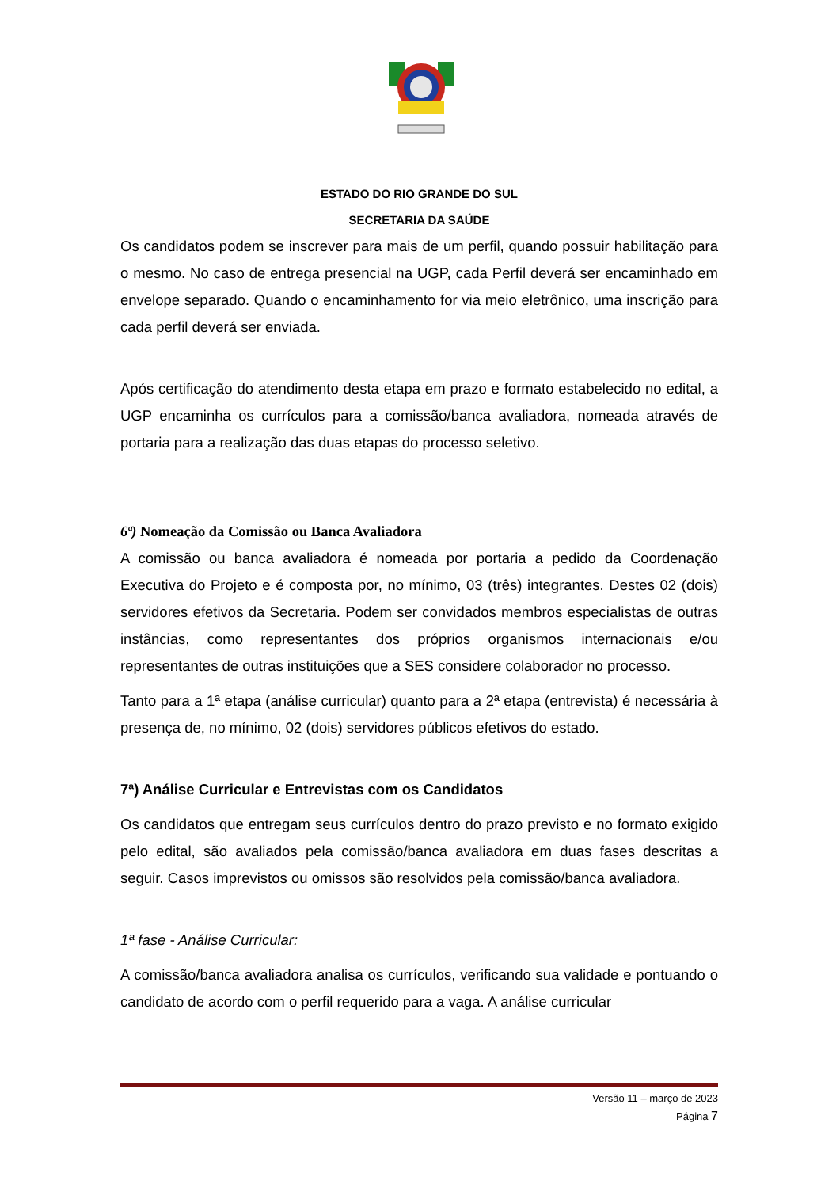ESTADO DO RIO GRANDE DO SUL
SECRETARIA DA SAÚDE
Os candidatos podem se inscrever para mais de um perfil, quando possuir habilitação para o mesmo. No caso de entrega presencial na UGP, cada Perfil deverá ser encaminhado em envelope separado. Quando o encaminhamento for via meio eletrônico, uma inscrição para cada perfil deverá ser enviada.
Após certificação do atendimento desta etapa em prazo e formato estabelecido no edital, a UGP encaminha os currículos para a comissão/banca avaliadora, nomeada através de portaria para a realização das duas etapas do processo seletivo.
6ª) Nomeação da Comissão ou Banca Avaliadora
A comissão ou banca avaliadora é nomeada por portaria a pedido da Coordenação Executiva do Projeto e é composta por, no mínimo, 03 (três) integrantes. Destes 02 (dois) servidores efetivos da Secretaria. Podem ser convidados membros especialistas de outras instâncias, como representantes dos próprios organismos internacionais e/ou representantes de outras instituições que a SES considere colaborador no processo.
Tanto para a 1ª etapa (análise curricular) quanto para a 2ª etapa (entrevista) é necessária à presença de, no mínimo, 02 (dois) servidores públicos efetivos do estado.
7ª) Análise Curricular e Entrevistas com os Candidatos
Os candidatos que entregam seus currículos dentro do prazo previsto e no formato exigido pelo edital, são avaliados pela comissão/banca avaliadora em duas fases descritas a seguir. Casos imprevistos ou omissos são resolvidos pela comissão/banca avaliadora.
1ª fase - Análise Curricular:
A comissão/banca avaliadora analisa os currículos, verificando sua validade e pontuando o candidato de acordo com o perfil requerido para a vaga. A análise curricular
Versão 11 – março de 2023
Página 7